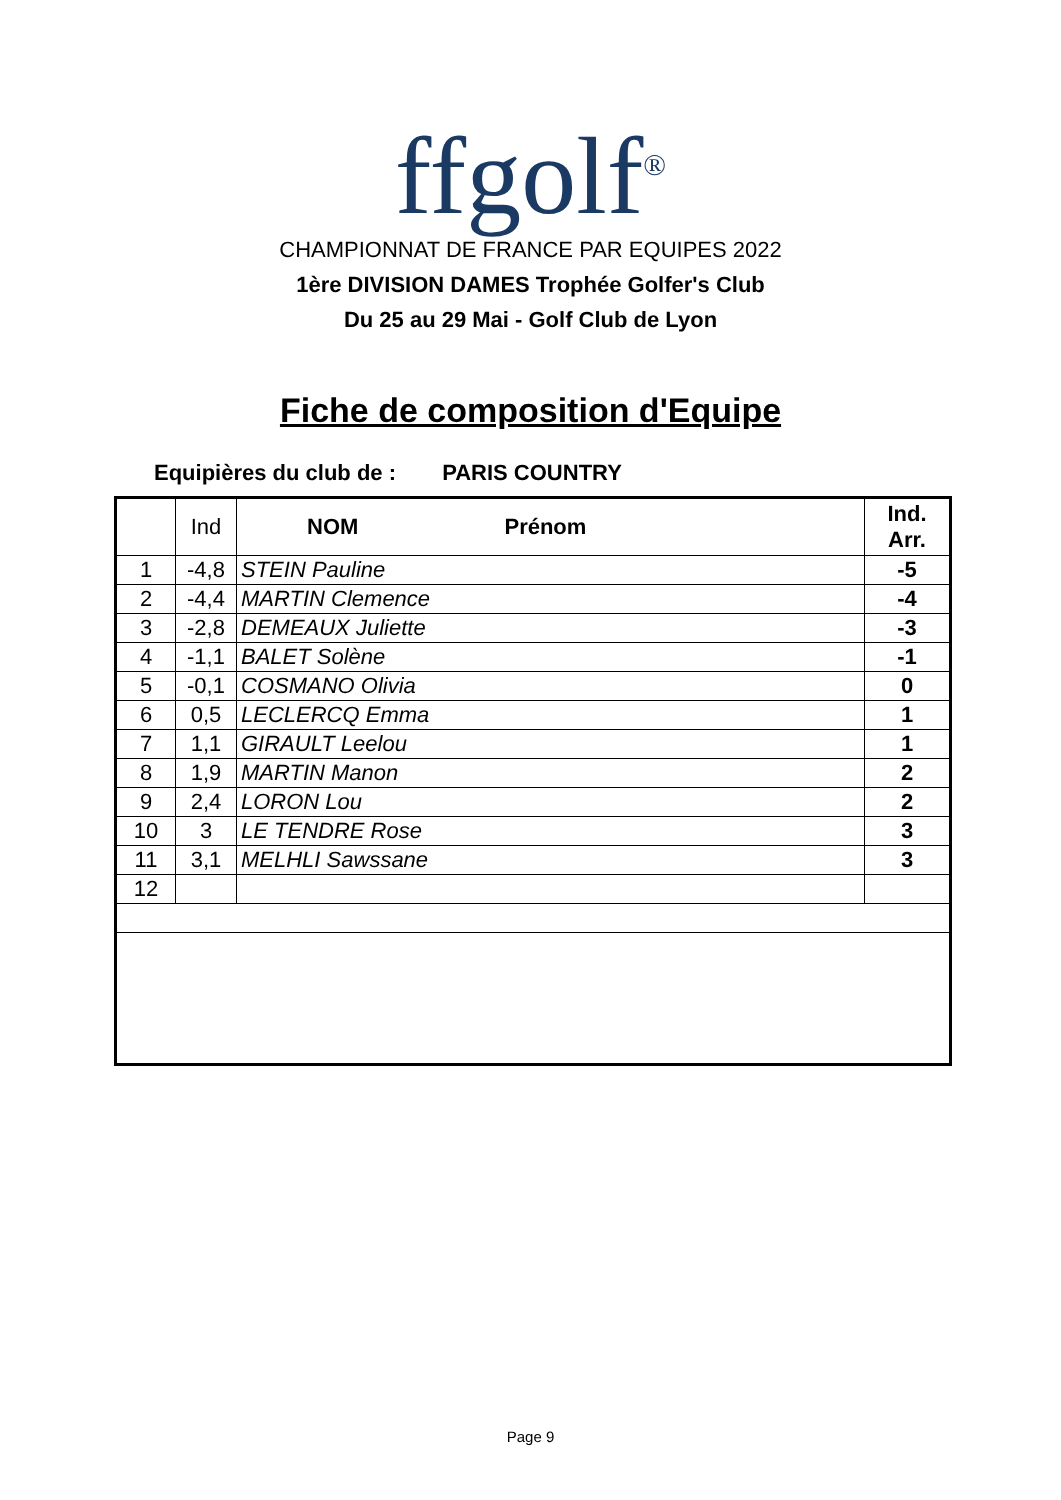ffgolf<sup>®</sup>
CHAMPIONNAT DE FRANCE PAR EQUIPES 2022
1ère DIVISION DAMES Trophée Golfer's Club
Du 25 au 29 Mai - Golf Club de Lyon
Fiche de composition d'Equipe
Equipières du club de : PARIS COUNTRY
| | Ind | NOM Prénom | Ind. Arr. |
| --- | --- | --- | --- |
| 1 | -4,8 | STEIN Pauline | -5 |
| 2 | -4,4 | MARTIN Clemence | -4 |
| 3 | -2,8 | DEMEAUX Juliette | -3 |
| 4 | -1,1 | BALET Solène | -1 |
| 5 | -0,1 | COSMANO Olivia | 0 |
| 6 | 0,5 | LECLERCQ Emma | 1 |
| 7 | 1,1 | GIRAULT Leelou | 1 |
| 8 | 1,9 | MARTIN Manon | 2 |
| 9 | 2,4 | LORON Lou | 2 |
| 10 | 3 | LE TENDRE Rose | 3 |
| 11 | 3,1 | MELHLI Sawssane | 3 |
| 12 | | | |
Page 9